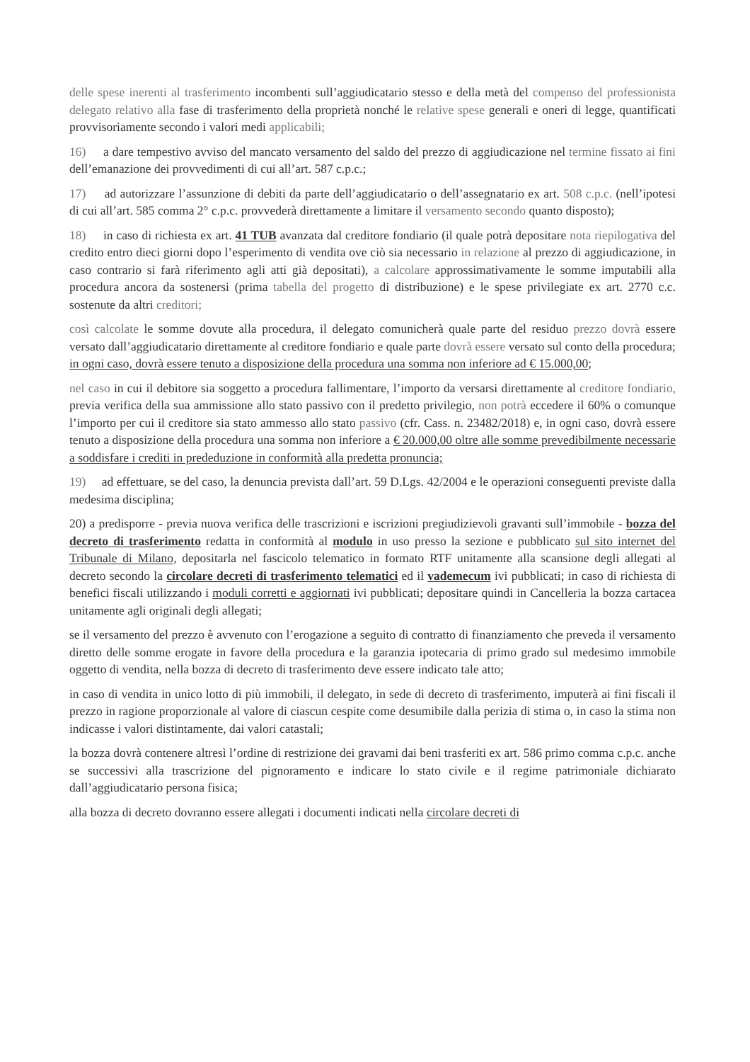delle spese inerenti al trasferimento incombenti sull’aggiudicatario stesso e della metà del compenso del professionista delegato relativo alla fase di trasferimento della proprietà nonché le relative spese generali e oneri di legge, quantificati provvisoriamente secondo i valori medi applicabili;
16) a dare tempestivo avviso del mancato versamento del saldo del prezzo di aggiudicazione nel termine fissato ai fini dell’emanazione dei provvedimenti di cui all’art. 587 c.p.c.;
17) ad autorizzare l’assunzione di debiti da parte dell’aggiudicatario o dell’assegnatario ex art. 508 c.p.c. (nell’ipotesi di cui all’art. 585 comma 2° c.p.c. provvederà direttamente a limitare il versamento secondo quanto disposto);
18) in caso di richiesta ex art. 41 TUB avanzata dal creditore fondiario (il quale potrà depositare nota riepilogativa del credito entro dieci giorni dopo l’esperimento di vendita ove ciò sia necessario in relazione al prezzo di aggiudicazione, in caso contrario si farà riferimento agli atti già depositati), a calcolare approssimativamente le somme imputabili alla procedura ancora da sostenersi (prima tabella del progetto di distribuzione) e le spese privilegiate ex art. 2770 c.c. sostenute da altri creditori;
così calcolate le somme dovute alla procedura, il delegato comunicherà quale parte del residuo prezzo dovrà essere versato dall’aggiudicatario direttamente al creditore fondiario e quale parte dovrà essere versato sul conto della procedura; in ogni caso, dovrà essere tenuto a disposizione della procedura una somma non inferiore ad € 15.000,00;
nel caso in cui il debitore sia soggetto a procedura fallimentare, l’importo da versarsi direttamente al creditore fondiario, previa verifica della sua ammissione allo stato passivo con il predetto privilegio, non potrà eccedere il 60% o comunque l’importo per cui il creditore sia stato ammesso allo stato passivo (cfr. Cass. n. 23482/2018) e, in ogni caso, dovrà essere tenuto a disposizione della procedura una somma non inferiore a € 20.000,00 oltre alle somme prevedibilmente necessarie a soddisfare i crediti in prededuzione in conformità alla predetta pronuncia;
19) ad effettuare, se del caso, la denuncia prevista dall’art. 59 D.Lgs. 42/2004 e le operazioni conseguenti previste dalla medesima disciplina;
20) a predisporre - previa nuova verifica delle trascrizioni e iscrizioni pregiudizievoli gravanti sull’immobile - bozza del decreto di trasferimento redatta in conformità al modulo in uso presso la sezione e pubblicato sul sito internet del Tribunale di Milano, depositarla nel fascicolo telematico in formato RTF unitamente alla scansione degli allegati al decreto secondo la circolare decreti di trasferimento telematici ed il vademecum ivi pubblicati; in caso di richiesta di benefici fiscali utilizzando i moduli corretti e aggiornati ivi pubblicati; depositare quindi in Cancelleria la bozza cartacea unitamente agli originali degli allegati;
se il versamento del prezzo è avvenuto con l’erogazione a seguito di contratto di finanziamento che preveda il versamento diretto delle somme erogate in favore della procedura e la garanzia ipotecaria di primo grado sul medesimo immobile oggetto di vendita, nella bozza di decreto di trasferimento deve essere indicato tale atto;
in caso di vendita in unico lotto di più immobili, il delegato, in sede di decreto di trasferimento, imputerà ai fini fiscali il prezzo in ragione proporzionale al valore di ciascun cespite come desumibile dalla perizia di stima o, in caso la stima non indicasse i valori distintamente, dai valori catastali;
la bozza dovrà contenere altresì l’ordine di restrizione dei gravami dai beni trasferiti ex art. 586 primo comma c.p.c. anche se successivi alla trascrizione del pignoramento e indicare lo stato civile e il regime patrimoniale dichiarato dall’aggiudicatario persona fisica;
alla bozza di decreto dovranno essere allegati i documenti indicati nella circolare decreti di